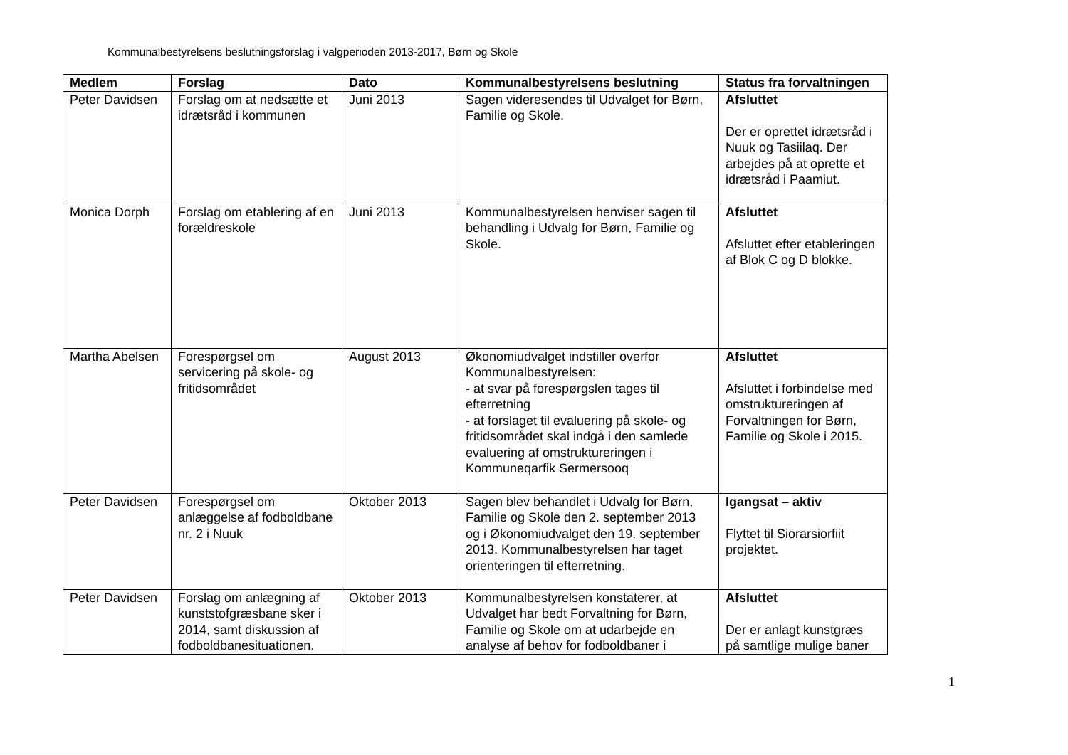Kommunalbestyrelsens beslutningsforslag i valgperioden 2013-2017, Børn og Skole
| Medlem | Forslag | Dato | Kommunalbestyrelsens beslutning | Status fra forvaltningen |
| --- | --- | --- | --- | --- |
| Peter Davidsen | Forslag om at nedsætte et idrætsråd i kommunen | Juni 2013 | Sagen videresendes til Udvalget for Børn, Familie og Skole. | Afsluttet Der er oprettet idrætsråd i Nuuk og Tasiilaq. Der arbejdes på at oprette et idrætsråd i Paamiut. |
| Monica Dorph | Forslag om etablering af en forældreskole | Juni 2013 | Kommunalbestyrelsen henviser sagen til behandling i Udvalg for Børn, Familie og Skole. | Afsluttet Afsluttet efter etableringen af Blok C og D blokke. |
| Martha Abelsen | Forespørgsel om servicering på skole- og fritidsområdet | August 2013 | Økonomiudvalget indstiller overfor Kommunalbestyrelsen: - at svar på forespørgslen tages til efterretning - at forslaget til evaluering på skole- og fritidsområdet skal indgå i den samlede evaluering af omstruktureringen i Kommuneqarfik Sermersooq | Afsluttet Afsluttet i forbindelse med omstruktureringen af Forvaltningen for Børn, Familie og Skole i 2015. |
| Peter Davidsen | Forespørgsel om anlæggelse af fodboldbane nr. 2 i Nuuk | Oktober 2013 | Sagen blev behandlet i Udvalg for Børn, Familie og Skole den 2. september 2013 og i Økonomiudvalget den 19. september 2013. Kommunalbestyrelsen har taget orienteringen til efterretning. | Igangsat – aktiv Flyttet til Siorarsiorfiit projektet. |
| Peter Davidsen | Forslag om anlægning af kunststofgræsbane sker i 2014, samt diskussion af fodboldbanesituationen. | Oktober 2013 | Kommunalbestyrelsen konstaterer, at Udvalget har bedt Forvaltning for Børn, Familie og Skole om at udarbejde en analyse af behov for fodboldbaner i | Afsluttet Der er anlagt kunstgræs på samtlige mulige baner |
1